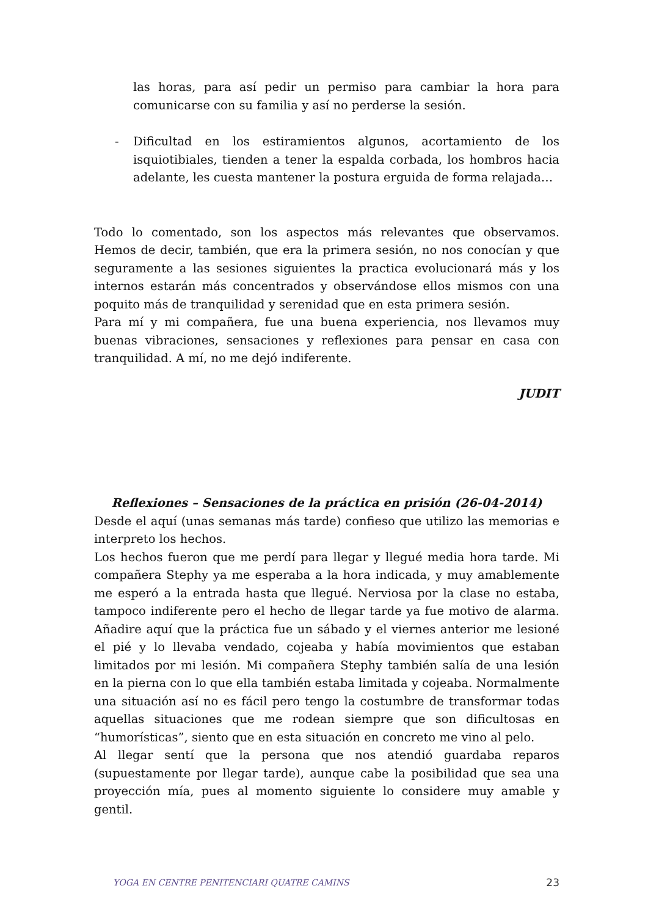las horas, para así pedir un permiso para cambiar la hora para comunicarse con su familia y así no perderse la sesión.
- Dificultad en los estiramientos algunos, acortamiento de los isquiotibiales, tienden a tener la espalda corbada, los hombros hacia adelante, les cuesta mantener la postura erguida de forma relajada…
Todo lo comentado, son los aspectos más relevantes que observamos. Hemos de decir, también, que era la primera sesión, no nos conocían y que seguramente a las sesiones siguientes la practica evolucionará más y los internos estarán más concentrados y observándose ellos mismos con una poquito más de tranquilidad y serenidad que en esta primera sesión.
Para mí y mi compañera, fue una buena experiencia, nos llevamos muy buenas vibraciones, sensaciones y reflexiones para pensar en casa con tranquilidad. A mí, no me dejó indiferente.
JUDIT
Reflexiones – Sensaciones de la práctica en prisión (26-04-2014)
Desde el aquí (unas semanas más tarde) confieso que utilizo las memorias e interpreto los hechos.
Los hechos fueron que me perdí para llegar y llegué media hora tarde. Mi compañera Stephy ya me esperaba a la hora indicada, y muy amablemente me esperó a la entrada hasta que llegué. Nerviosa por la clase no estaba, tampoco indiferente pero el hecho de llegar tarde ya fue motivo de alarma. Añadire aquí que la práctica fue un sábado y el viernes anterior me lesioné el pié y lo llevaba vendado, cojeaba y había movimientos que estaban limitados por mi lesión. Mi compañera Stephy también salía de una lesión en la pierna con lo que ella también estaba limitada y cojeaba. Normalmente una situación así no es fácil pero tengo la costumbre de transformar todas aquellas situaciones que me rodean siempre que son dificultosas en “humorísticas”, siento que en esta situación en concreto me vino al pelo.
Al llegar sentí que la persona que nos atendió guardaba reparos (supuestamente por llegar tarde), aunque cabe la posibilidad que sea una proyección mía, pues al momento siguiente lo considere muy amable y gentil.
YOGA EN CENTRE PENITENCIARI QUATRE CAMINS 23